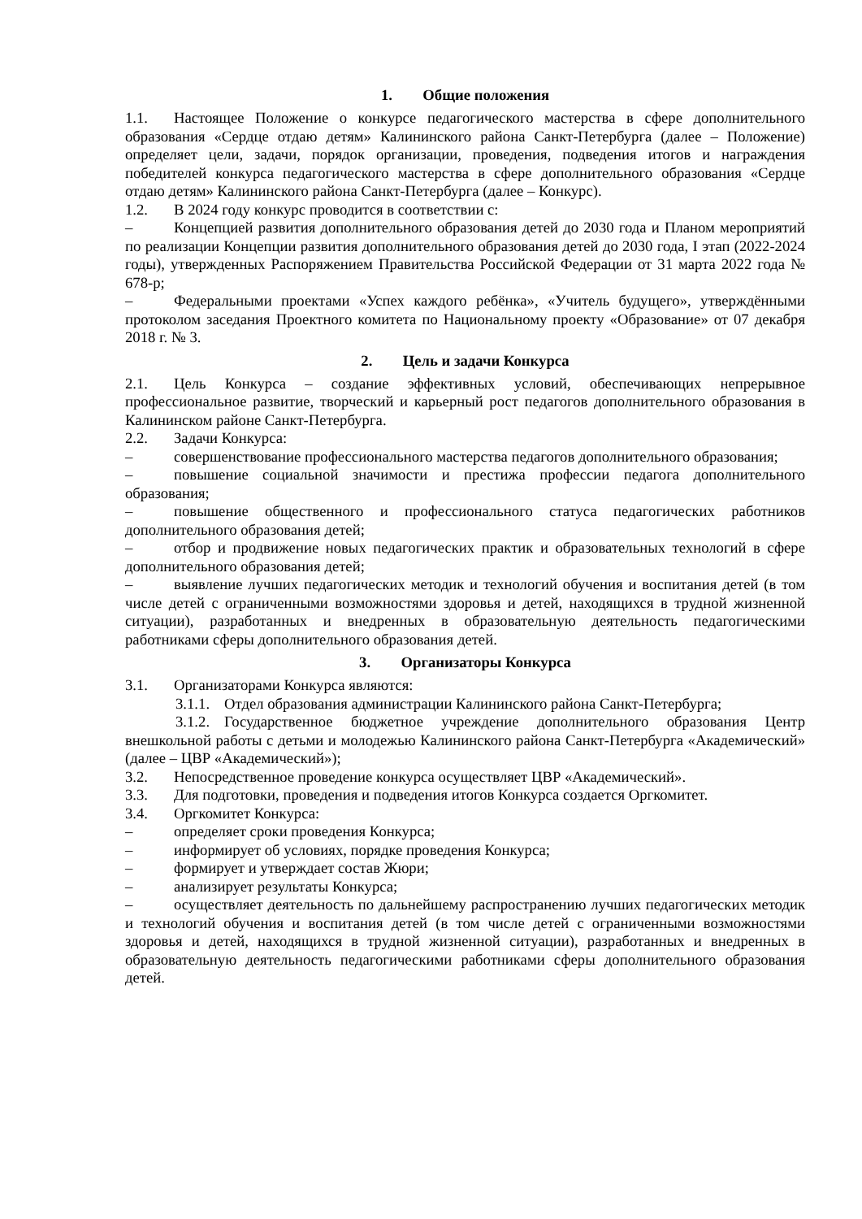1. Общие положения
1.1. Настоящее Положение о конкурсе педагогического мастерства в сфере дополнительного образования «Сердце отдаю детям» Калининского района Санкт-Петербурга (далее – Положение) определяет цели, задачи, порядок организации, проведения, подведения итогов и награждения победителей конкурса педагогического мастерства в сфере дополнительного образования «Сердце отдаю детям» Калининского района Санкт-Петербурга (далее – Конкурс).
1.2. В 2024 году конкурс проводится в соответствии с:
– Концепцией развития дополнительного образования детей до 2030 года и Планом мероприятий по реализации Концепции развития дополнительного образования детей до 2030 года, I этап (2022-2024 годы), утвержденных Распоряжением Правительства Российской Федерации от 31 марта 2022 года № 678-р;
– Федеральными проектами «Успех каждого ребёнка», «Учитель будущего», утверждёнными протоколом заседания Проектного комитета по Национальному проекту «Образование» от 07 декабря 2018 г. № 3.
2. Цель и задачи Конкурса
2.1. Цель Конкурса – создание эффективных условий, обеспечивающих непрерывное профессиональное развитие, творческий и карьерный рост педагогов дополнительного образования в Калининском районе Санкт-Петербурга.
2.2. Задачи Конкурса:
– совершенствование профессионального мастерства педагогов дополнительного образования;
– повышение социальной значимости и престижа профессии педагога дополнительного образования;
– повышение общественного и профессионального статуса педагогических работников дополнительного образования детей;
– отбор и продвижение новых педагогических практик и образовательных технологий в сфере дополнительного образования детей;
– выявление лучших педагогических методик и технологий обучения и воспитания детей (в том числе детей с ограниченными возможностями здоровья и детей, находящихся в трудной жизненной ситуации), разработанных и внедренных в образовательную деятельность педагогическими работниками сферы дополнительного образования детей.
3. Организаторы Конкурса
3.1. Организаторами Конкурса являются:
3.1.1. Отдел образования администрации Калининского района Санкт-Петербурга;
3.1.2. Государственное бюджетное учреждение дополнительного образования Центр внешкольной работы с детьми и молодежью Калининского района Санкт-Петербурга «Академический» (далее – ЦВР «Академический»);
3.2. Непосредственное проведение конкурса осуществляет ЦВР «Академический».
3.3. Для подготовки, проведения и подведения итогов Конкурса создается Оргкомитет.
3.4. Оргкомитет Конкурса:
– определяет сроки проведения Конкурса;
– информирует об условиях, порядке проведения Конкурса;
– формирует и утверждает состав Жюри;
– анализирует результаты Конкурса;
– осуществляет деятельность по дальнейшему распространению лучших педагогических методик и технологий обучения и воспитания детей (в том числе детей с ограниченными возможностями здоровья и детей, находящихся в трудной жизненной ситуации), разработанных и внедренных в образовательную деятельность педагогическими работниками сферы дополнительного образования детей.